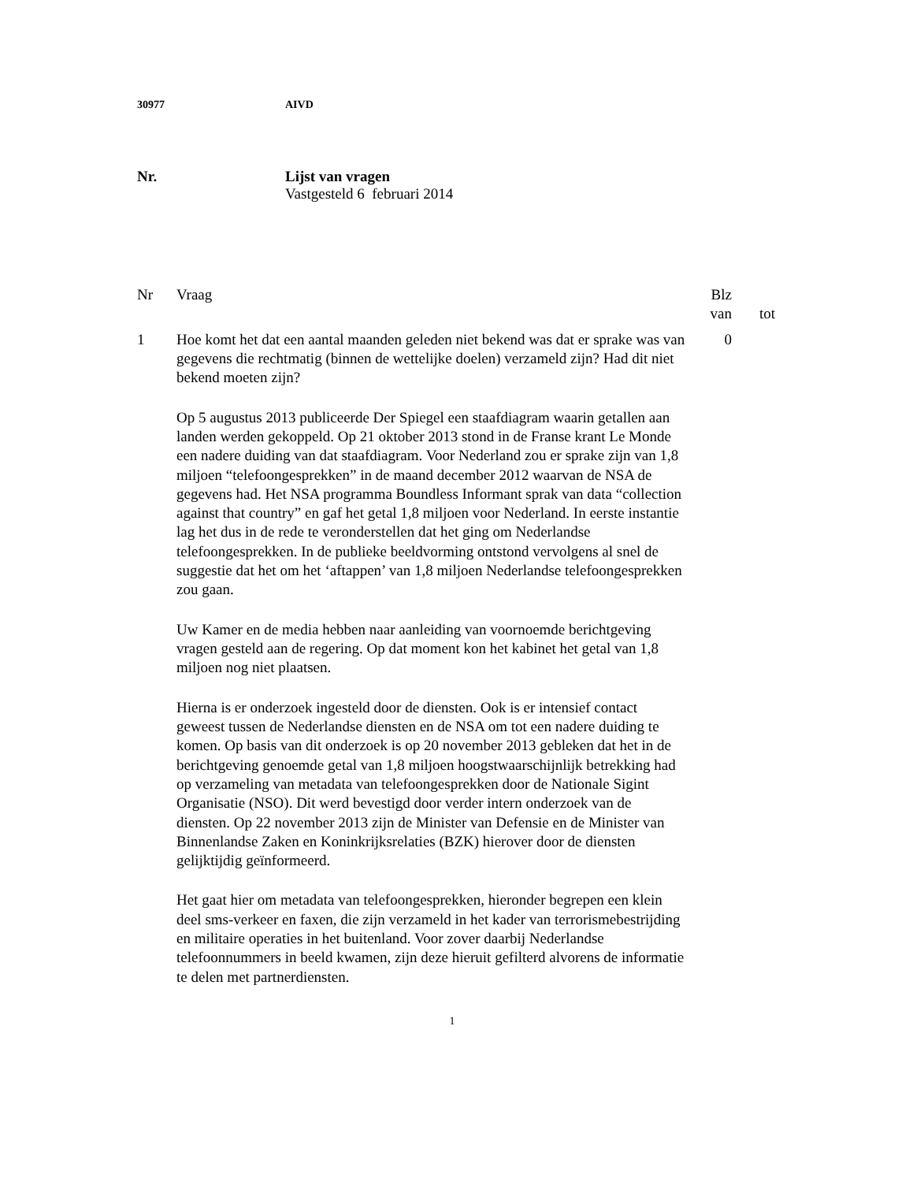30977 AIVD
Nr. Lijst van vragen
Vastgesteld 6 februari 2014
| Nr | Vraag | Blz | |
| | | van | tot |
| 1 | Hoe komt het dat een aantal maanden geleden niet bekend was dat er sprake was van gegevens die rechtmatig (binnen de wettelijke doelen) verzameld zijn? Had dit niet bekend moeten zijn? Op 5 augustus 2013 publiceerde Der Spiegel een staafdiagram waarin getallen aan landen werden gekoppeld. Op 21 oktober 2013 stond in de Franse krant Le Monde een nadere duiding van dat staafdiagram. Voor Nederland zou er sprake zijn van 1,8 miljoen “telefoongesprekken” in de maand december 2012 waarvan de NSA de gegevens had. Het NSA programma Boundless Informant sprak van data “collection against that country” en gaf het getal 1,8 miljoen voor Nederland. In eerste instantie lag het dus in de rede te veronderstellen dat het ging om Nederlandse telefoongesprekken. In de publieke beeldvorming ontstond vervolgens al snel de suggestie dat het om het ‘aftappen’ van 1,8 miljoen Nederlandse telefoongesprekken zou gaan. Uw Kamer en de media hebben naar aanleiding van voornoemde berichtgeving vragen gesteld aan de regering. Op dat moment kon het kabinet het getal van 1,8 miljoen nog niet plaatsen. Hierna is er onderzoek ingesteld door de diensten. Ook is er intensief contact geweest tussen de Nederlandse diensten en de NSA om tot een nadere duiding te komen. Op basis van dit onderzoek is op 20 november 2013 gebleken dat het in de berichtgeving genoemde getal van 1,8 miljoen hoogstwaarschijnlijk betrekking had op verzameling van metadata van telefoongesprekken door de Nationale Sigint Organisatie (NSO). Dit werd bevestigd door verder intern onderzoek van de diensten. Op 22 november 2013 zijn de Minister van Defensie en de Minister van Binnenlandse Zaken en Koninkrijksrelaties (BZK) hierover door de diensten gelijktijdig geïnformeerd. Het gaat hier om metadata van telefoongesprekken, hieronder begrepen een klein deel sms-verkeer en faxen, die zijn verzameld in het kader van terrorismebestrijding en militaire operaties in het buitenland. Voor zover daarbij Nederlandse telefoonnummers in beeld kwamen, zijn deze hieruit gefilterd alvorens de informatie te delen met partnerdiensten. | 0 | |
1